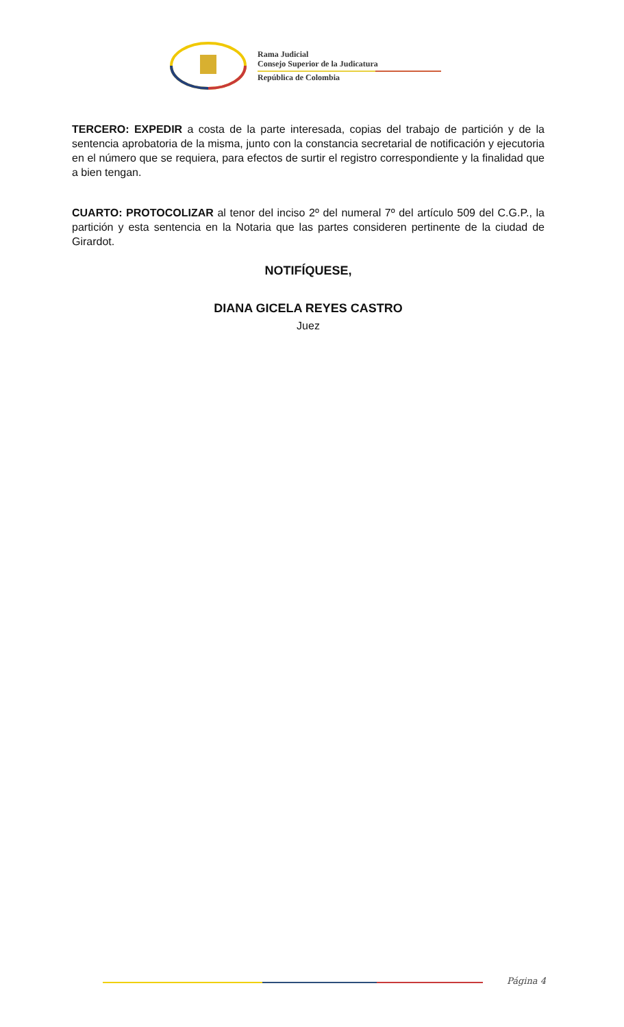Rama Judicial
Consejo Superior de la Judicatura
República de Colombia
TERCERO: EXPEDIR a costa de la parte interesada, copias del trabajo de partición y de la sentencia aprobatoria de la misma, junto con la constancia secretarial de notificación y ejecutoria en el número que se requiera, para efectos de surtir el registro correspondiente y la finalidad que a bien tengan.
CUARTO: PROTOCOLIZAR al tenor del inciso 2º del numeral 7º del artículo 509 del C.G.P., la partición y esta sentencia en la Notaria que las partes consideren pertinente de la ciudad de Girardot.
NOTIFÍQUESE,
DIANA GICELA REYES CASTRO
Juez
Página 4